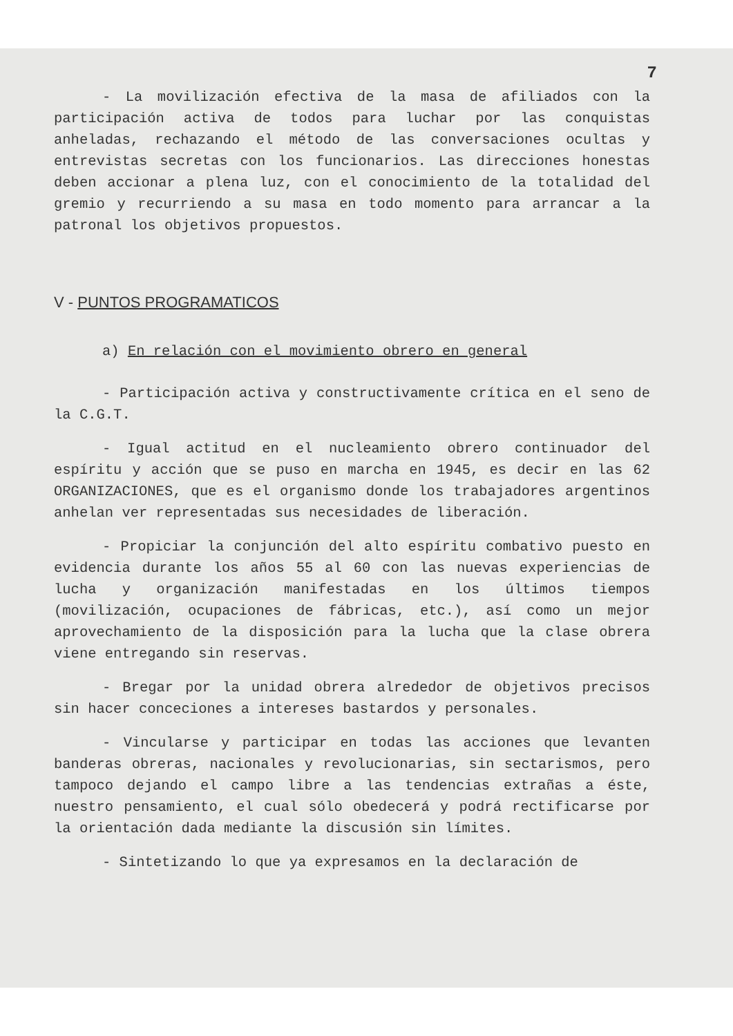7
- La movilización efectiva de la masa de afiliados con la participación activa de todos para luchar por las conquistas anheladas, rechazando el método de las conversaciones ocultas y entrevistas secretas con los funcionarios. Las direcciones honestas deben accionar a plena luz, con el conocimiento de la totalidad del gremio y recurriendo a su masa en todo momento para arrancar a la patronal los objetivos propuestos.
V - PUNTOS PROGRAMATICOS
a) En relación con el movimiento obrero en general
- Participación activa y constructivamente crítica en el seno de la C.G.T.
- Igual actitud en el nucleamiento obrero continuador del espíritu y acción que se puso en marcha en 1945, es decir en las 62 ORGANIZACIONES, que es el organismo donde los trabajadores argentinos anhelan ver representadas sus necesidades de liberación.
- Propiciar la conjunción del alto espíritu combativo puesto en evidencia durante los años 55 al 60 con las nuevas experiencias de lucha y organización manifestadas en los últimos tiempos (movilización, ocupaciones de fábricas, etc.), así como un mejor aprovechamiento de la disposición para la lucha que la clase obrera viene entregando sin reservas.
- Bregar por la unidad obrera alrededor de objetivos precisos sin hacer conceciones a intereses bastardos y personales.
- Vincularse y participar en todas las acciones que levanten banderas obreras, nacionales y revolucionarias, sin sectarismos, pero tampoco dejando el campo libre a las tendencias extrañas a éste, nuestro pensamiento, el cual sólo obedecerá y podrá rectificarse por la orientación dada mediante la discusión sin límites.
- Sintetizando lo que ya expresamos en la declaración de